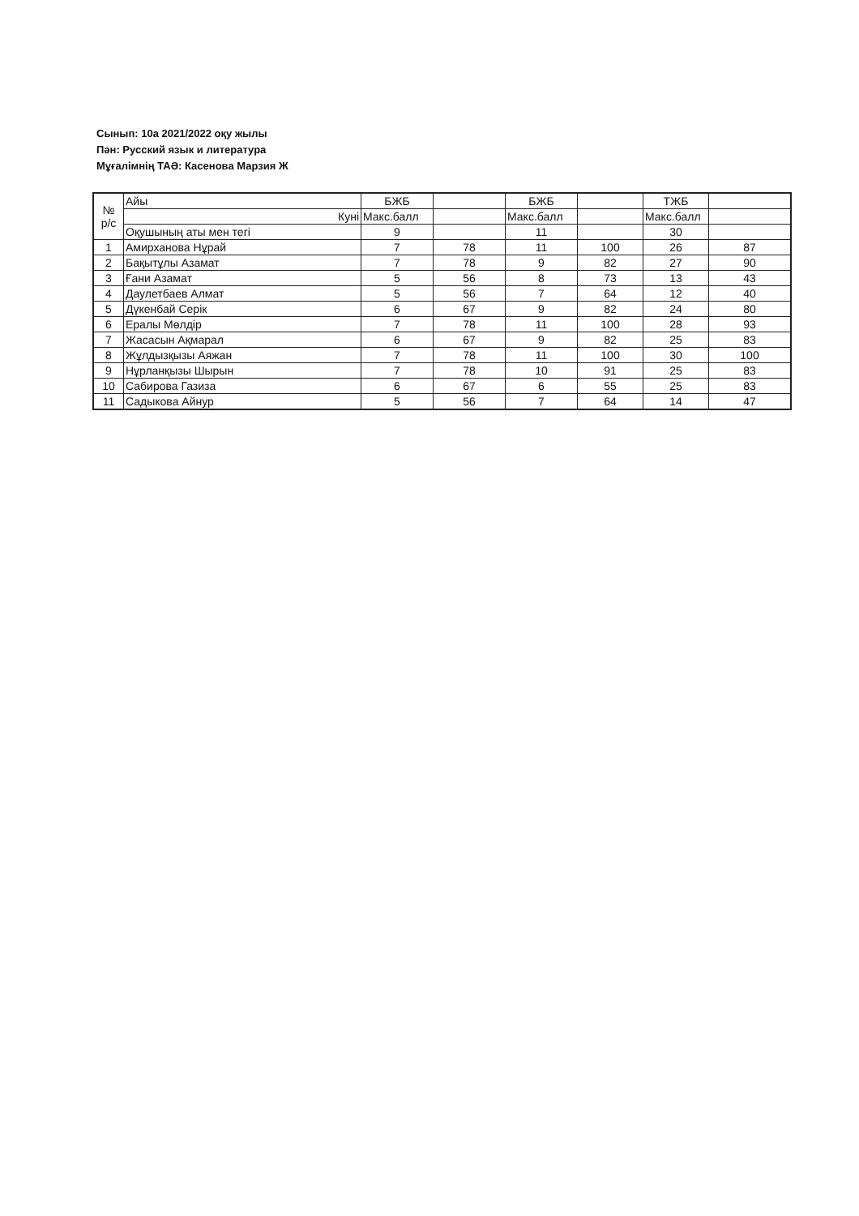Сынып: 10а 2021/2022 оқу жылы
Пән: Русский язык и литература
Мұғалімнің ТАӘ: Касенова Марзия Ж
| № р/с | Айы | БЖБ | | БЖБ | | ТЖБ | |
| | Куні | Макс.балл | | Макс.балл | | Макс.балл | |
| | Оқушының аты мен тегі | 9 | | 11 | | 30 | |
| 1 | Амирханова Нұрай | 7 | 78 | 11 | 100 | 26 | 87 |
| 2 | Бақытұлы Азамат | 7 | 78 | 9 | 82 | 27 | 90 |
| 3 | Ғани Азамат | 5 | 56 | 8 | 73 | 13 | 43 |
| 4 | Даулетбаев Алмат | 5 | 56 | 7 | 64 | 12 | 40 |
| 5 | Дүкенбай Серік | 6 | 67 | 9 | 82 | 24 | 80 |
| 6 | Ералы Мөлдір | 7 | 78 | 11 | 100 | 28 | 93 |
| 7 | Жасасын Ақмарал | 6 | 67 | 9 | 82 | 25 | 83 |
| 8 | Жұлдызқызы Аяжан | 7 | 78 | 11 | 100 | 30 | 100 |
| 9 | Нұрланқызы Шырын | 7 | 78 | 10 | 91 | 25 | 83 |
| 10 | Сабирова Газиза | 6 | 67 | 6 | 55 | 25 | 83 |
| 11 | Садыкова Айнур | 5 | 56 | 7 | 64 | 14 | 47 |